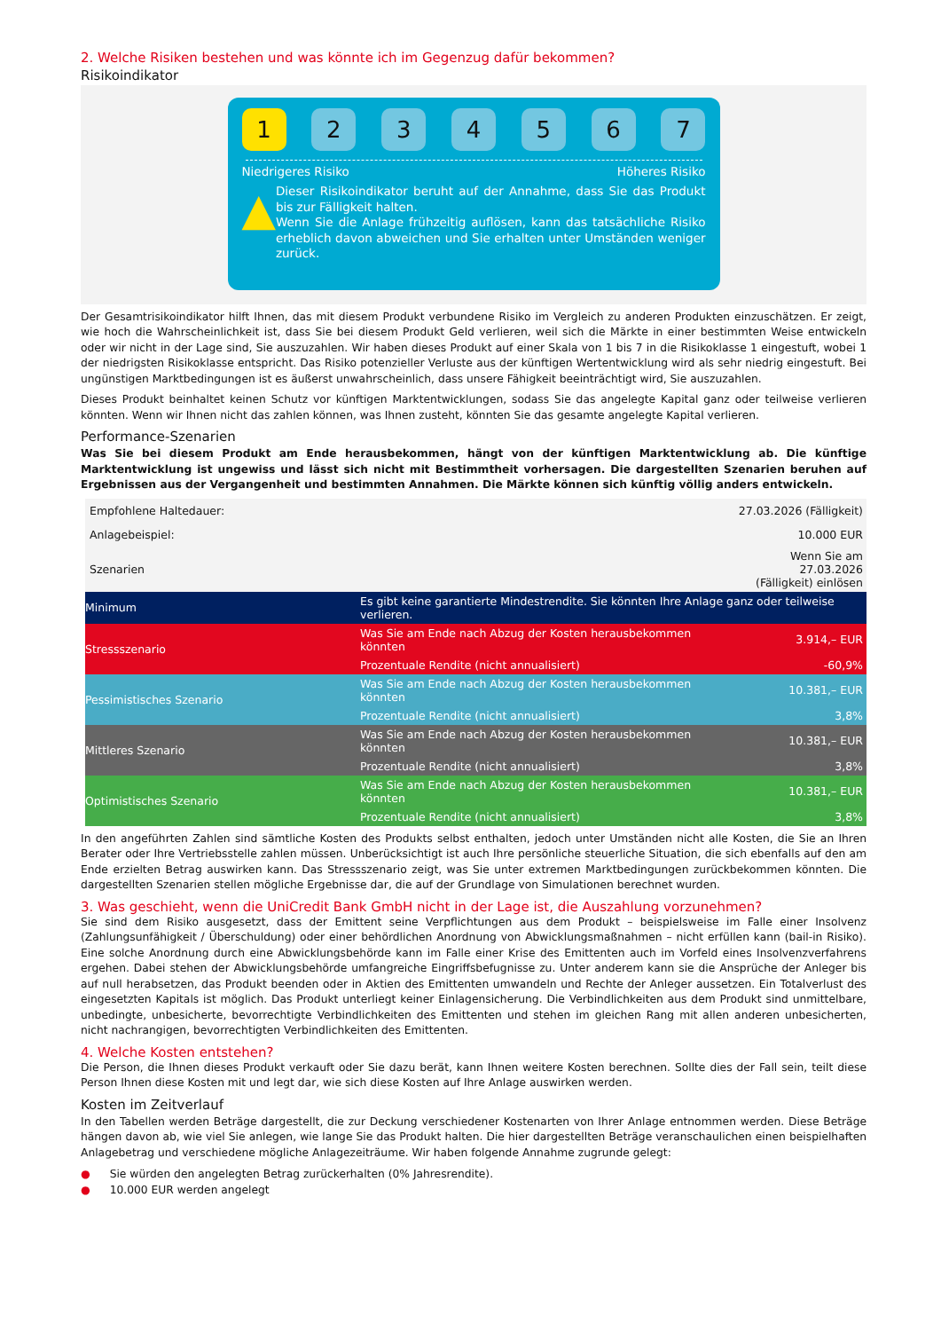2. Welche Risiken bestehen und was könnte ich im Gegenzug dafür bekommen?
Risikoindikator
1 2 3 4 5 6 7
Niedrigeres Risiko Höheres Risiko
▲
Dieser Risikoindikator beruht auf der Annahme, dass Sie das Produkt bis zur Fälligkeit halten.
Wenn Sie die Anlage frühzeitig auflösen, kann das tatsächliche Risiko erheblich davon abweichen und Sie erhalten unter Umständen weniger zurück.
Der Gesamtrisikoindikator hilft Ihnen, das mit diesem Produkt verbundene Risiko im Vergleich zu anderen Produkten einzuschätzen. Er zeigt, wie hoch die Wahrscheinlichkeit ist, dass Sie bei diesem Produkt Geld verlieren, weil sich die Märkte in einer bestimmten Weise entwickeln oder wir nicht in der Lage sind, Sie auszuzahlen. Wir haben dieses Produkt auf einer Skala von 1 bis 7 in die Risikoklasse 1 eingestuft, wobei 1 der niedrigsten Risikoklasse entspricht. Das Risiko potenzieller Verluste aus der künftigen Wertentwicklung wird als sehr niedrig eingestuft. Bei ungünstigen Marktbedingungen ist es äußerst unwahrscheinlich, dass unsere Fähigkeit beeinträchtigt wird, Sie auszuzahlen.
Dieses Produkt beinhaltet keinen Schutz vor künftigen Marktentwicklungen, sodass Sie das angelegte Kapital ganz oder teilweise verlieren könnten. Wenn wir Ihnen nicht das zahlen können, was Ihnen zusteht, könnten Sie das gesamte angelegte Kapital verlieren.
Performance-Szenarien
Was Sie bei diesem Produkt am Ende herausbekommen, hängt von der künftigen Marktentwicklung ab. Die künftige Marktentwicklung ist ungewiss und lässt sich nicht mit Bestimmtheit vorhersagen. Die dargestellten Szenarien beruhen auf Ergebnissen aus der Vergangenheit und bestimmten Annahmen. Die Märkte können sich künftig völlig anders entwickeln.
| Empfohlene Haltedauer: | | 27.03.2026 (Fälligkeit) |
| Anlagebeispiel: | | 10.000 EUR |
| Szenarien | | Wenn Sie am 27.03.2026 (Fälligkeit) einlösen |
| Minimum | Es gibt keine garantierte Mindestrendite. Sie könnten Ihre Anlage ganz oder teilweise verlieren. | |
| Stressszenario | Was Sie am Ende nach Abzug der Kosten herausbekommen könnten | 3.914,– EUR |
| | Prozentuale Rendite (nicht annualisiert) | -60,9% |
| Pessimistisches Szenario | Was Sie am Ende nach Abzug der Kosten herausbekommen könnten | 10.381,– EUR |
| | Prozentuale Rendite (nicht annualisiert) | 3,8% |
| Mittleres Szenario | Was Sie am Ende nach Abzug der Kosten herausbekommen könnten | 10.381,– EUR |
| | Prozentuale Rendite (nicht annualisiert) | 3,8% |
| Optimistisches Szenario | Was Sie am Ende nach Abzug der Kosten herausbekommen könnten | 10.381,– EUR |
| | Prozentuale Rendite (nicht annualisiert) | 3,8% |
In den angeführten Zahlen sind sämtliche Kosten des Produkts selbst enthalten, jedoch unter Umständen nicht alle Kosten, die Sie an Ihren Berater oder Ihre Vertriebsstelle zahlen müssen. Unberücksichtigt ist auch Ihre persönliche steuerliche Situation, die sich ebenfalls auf den am Ende erzielten Betrag auswirken kann. Das Stressszenario zeigt, was Sie unter extremen Marktbedingungen zurückbekommen könnten. Die dargestellten Szenarien stellen mögliche Ergebnisse dar, die auf der Grundlage von Simulationen berechnet wurden.
3. Was geschieht, wenn die UniCredit Bank GmbH nicht in der Lage ist, die Auszahlung vorzunehmen?
Sie sind dem Risiko ausgesetzt, dass der Emittent seine Verpflichtungen aus dem Produkt – beispielsweise im Falle einer Insolvenz (Zahlungsunfähigkeit / Überschuldung) oder einer behördlichen Anordnung von Abwicklungsmaßnahmen – nicht erfüllen kann (bail-in Risiko). Eine solche Anordnung durch eine Abwicklungsbehörde kann im Falle einer Krise des Emittenten auch im Vorfeld eines Insolvenzverfahrens ergehen. Dabei stehen der Abwicklungsbehörde umfangreiche Eingriffsbefugnisse zu. Unter anderem kann sie die Ansprüche der Anleger bis auf null herabsetzen, das Produkt beenden oder in Aktien des Emittenten umwandeln und Rechte der Anleger aussetzen. Ein Totalverlust des eingesetzten Kapitals ist möglich. Das Produkt unterliegt keiner Einlagensicherung. Die Verbindlichkeiten aus dem Produkt sind unmittelbare, unbedingte, unbesicherte, bevorrechtigte Verbindlichkeiten des Emittenten und stehen im gleichen Rang mit allen anderen unbesicherten, nicht nachrangigen, bevorrechtigten Verbindlichkeiten des Emittenten.
4. Welche Kosten entstehen?
Die Person, die Ihnen dieses Produkt verkauft oder Sie dazu berät, kann Ihnen weitere Kosten berechnen. Sollte dies der Fall sein, teilt diese Person Ihnen diese Kosten mit und legt dar, wie sich diese Kosten auf Ihre Anlage auswirken werden.
Kosten im Zeitverlauf
In den Tabellen werden Beträge dargestellt, die zur Deckung verschiedener Kostenarten von Ihrer Anlage entnommen werden. Diese Beträge hängen davon ab, wie viel Sie anlegen, wie lange Sie das Produkt halten. Die hier dargestellten Beträge veranschaulichen einen beispielhaften Anlagebetrag und verschiedene mögliche Anlagezeiträume. Wir haben folgende Annahme zugrunde gelegt:
● Sie würden den angelegten Betrag zurückerhalten (0% Jahresrendite).
● 10.000 EUR werden angelegt